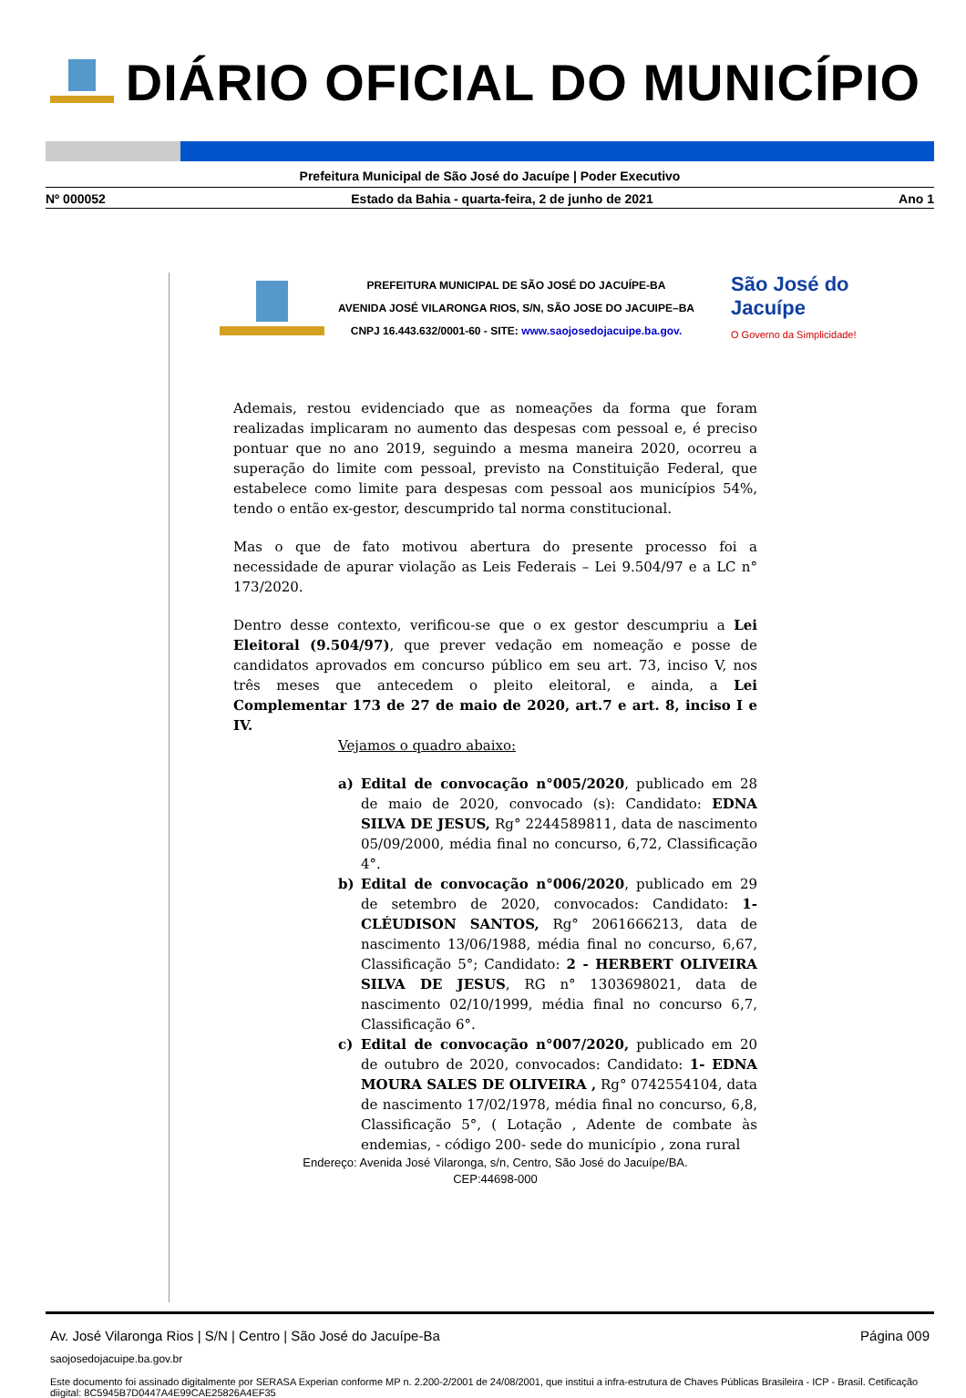DIÁRIO OFICIAL DO MUNICÍPIO
Prefeitura Municipal de São José do Jacuípe | Poder Executivo
Nº 000052 Estado da Bahia - quarta-feira, 2 de junho de 2021 Ano 1
PREFEITURA MUNICIPAL DE SÃO JOSÉ DO JACUÍPE-BA
AVENIDA JOSÉ VILARONGA RIOS, S/N, SÃO JOSE DO JACUIPE–BA
CNPJ 16.443.632/0001-60 - SITE: www.saojosedojacuipe.ba.gov.
São José do
Jacuípe
O Governo da Simplicidade!
Ademais, restou evidenciado que as nomeações da forma que foram realizadas implicaram no aumento das despesas com pessoal e, é preciso pontuar que no ano 2019, seguindo a mesma maneira 2020, ocorreu a superação do limite com pessoal, previsto na Constituição Federal, que estabelece como limite para despesas com pessoal aos municípios 54%, tendo o então ex-gestor, descumprido tal norma constitucional.
Mas o que de fato motivou abertura do presente processo foi a necessidade de apurar violação as Leis Federais – Lei 9.504/97 e a LC n° 173/2020.
Dentro desse contexto, verificou-se que o ex gestor descumpriu a Lei Eleitoral (9.504/97), que prever vedação em nomeação e posse de candidatos aprovados em concurso público em seu art. 73, inciso V, nos três meses que antecedem o pleito eleitoral, e ainda, a Lei Complementar 173 de 27 de maio de 2020, art.7 e art. 8, inciso I e IV.
Vejamos o quadro abaixo:
a) Edital de convocação n°005/2020, publicado em 28 de maio de 2020, convocado (s): Candidato: EDNA SILVA DE JESUS, Rg° 2244589811, data de nascimento 05/09/2000, média final no concurso, 6,72, Classificação 4°.
b) Edital de convocação n°006/2020, publicado em 29 de setembro de 2020, convocados: Candidato: 1- CLÉUDISON SANTOS, Rg° 2061666213, data de nascimento 13/06/1988, média final no concurso, 6,67, Classificação 5°; Candidato: 2 - HERBERT OLIVEIRA SILVA DE JESUS, RG n° 1303698021, data de nascimento 02/10/1999, média final no concurso 6,7, Classificação 6°.
c) Edital de convocação n°007/2020, publicado em 20 de outubro de 2020, convocados: Candidato: 1- EDNA MOURA SALES DE OLIVEIRA , Rg° 0742554104, data de nascimento 17/02/1978, média final no concurso, 6,8, Classificação 5°, ( Lotação , Adente de combate às endemias, - código 200- sede do município , zona rural
Endereço: Avenida José Vilaronga, s/n, Centro, São José do Jacuípe/BA.
CEP:44698-000
Av. José Vilaronga Rios | S/N | Centro | São José do Jacuípe-Ba Página 009
saojosedojacuipe.ba.gov.br
Este documento foi assinado digitalmente por SERASA Experian conforme MP n. 2.200-2/2001 de 24/08/2001, que institui a infra-estrutura de Chaves Públicas Brasileira - ICP - Brasil. Cetificação diigital: 8C5945B7D0447A4E99CAE25826A4EF35